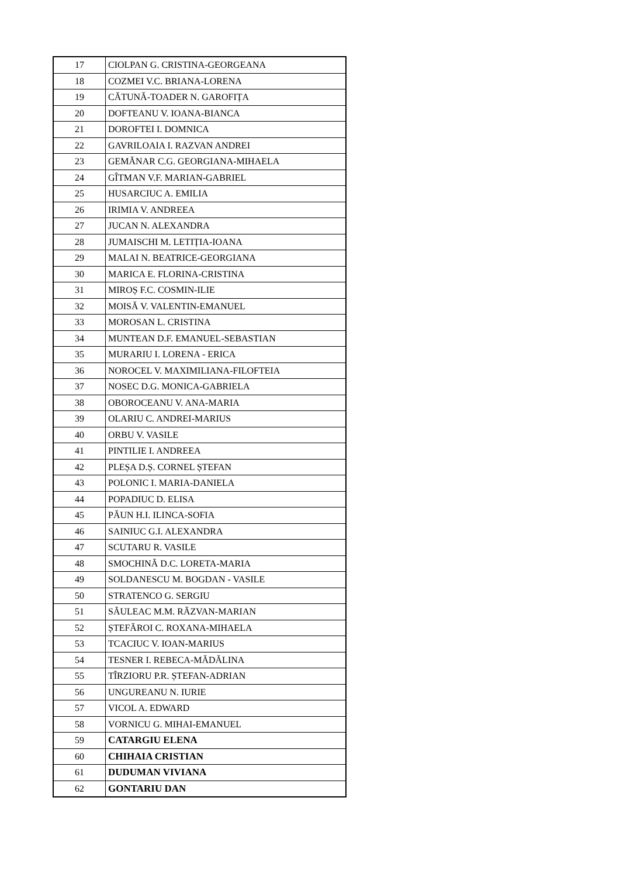| 17 | CIOLPAN G. CRISTINA-GEORGEANA |
| 18 | COZMEI V.C. BRIANA-LORENA |
| 19 | CĂTUNĂ-TOADER N. GAROFIȚA |
| 20 | DOFTEANU V. IOANA-BIANCA |
| 21 | DOROFTEI I. DOMNICA |
| 22 | GAVRILOAIA I. RAZVAN ANDREI |
| 23 | GEMĂNAR C.G. GEORGIANA-MIHAELA |
| 24 | GÎTMAN V.F. MARIAN-GABRIEL |
| 25 | HUSARCIUC A. EMILIA |
| 26 | IRIMIA V. ANDREEA |
| 27 | JUCAN N. ALEXANDRA |
| 28 | JUMAISCHI M. LETIȚIA-IOANA |
| 29 | MALAI N. BEATRICE-GEORGIANA |
| 30 | MARICA E. FLORINA-CRISTINA |
| 31 | MIROȘ F.C. COSMIN-ILIE |
| 32 | MOISĂ V. VALENTIN-EMANUEL |
| 33 | MOROSAN L. CRISTINA |
| 34 | MUNTEAN D.F. EMANUEL-SEBASTIAN |
| 35 | MURARIU I. LORENA - ERICA |
| 36 | NOROCEL V. MAXIMILIANA-FILOFTEIA |
| 37 | NOSEC D.G. MONICA-GABRIELA |
| 38 | OBOROCEANU V. ANA-MARIA |
| 39 | OLARIU C. ANDREI-MARIUS |
| 40 | ORBU V. VASILE |
| 41 | PINTILIE I. ANDREEA |
| 42 | PLEȘA D.Ș. CORNEL ȘTEFAN |
| 43 | POLONIC I. MARIA-DANIELA |
| 44 | POPADIUC D. ELISA |
| 45 | PĂUN H.I. ILINCA-SOFIA |
| 46 | SAINIUC G.I. ALEXANDRA |
| 47 | SCUTARU R. VASILE |
| 48 | SMOCHINĂ D.C. LORETA-MARIA |
| 49 | SOLDANESCU M. BOGDAN - VASILE |
| 50 | STRATENCO G. SERGIU |
| 51 | SĂULEAC M.M. RĂZVAN-MARIAN |
| 52 | ȘTEFĂROI C. ROXANA-MIHAELA |
| 53 | TCACIUC V. IOAN-MARIUS |
| 54 | TESNER I. REBECA-MĂDĂLINA |
| 55 | TÎRZIORU P.R. ȘTEFAN-ADRIAN |
| 56 | UNGUREANU N. IURIE |
| 57 | VICOL A. EDWARD |
| 58 | VORNICU G. MIHAI-EMANUEL |
| 59 | CATARGIU ELENA |
| 60 | CHIHAIA CRISTIAN |
| 61 | DUDUMAN VIVIANA |
| 62 | GONTARIU DAN |